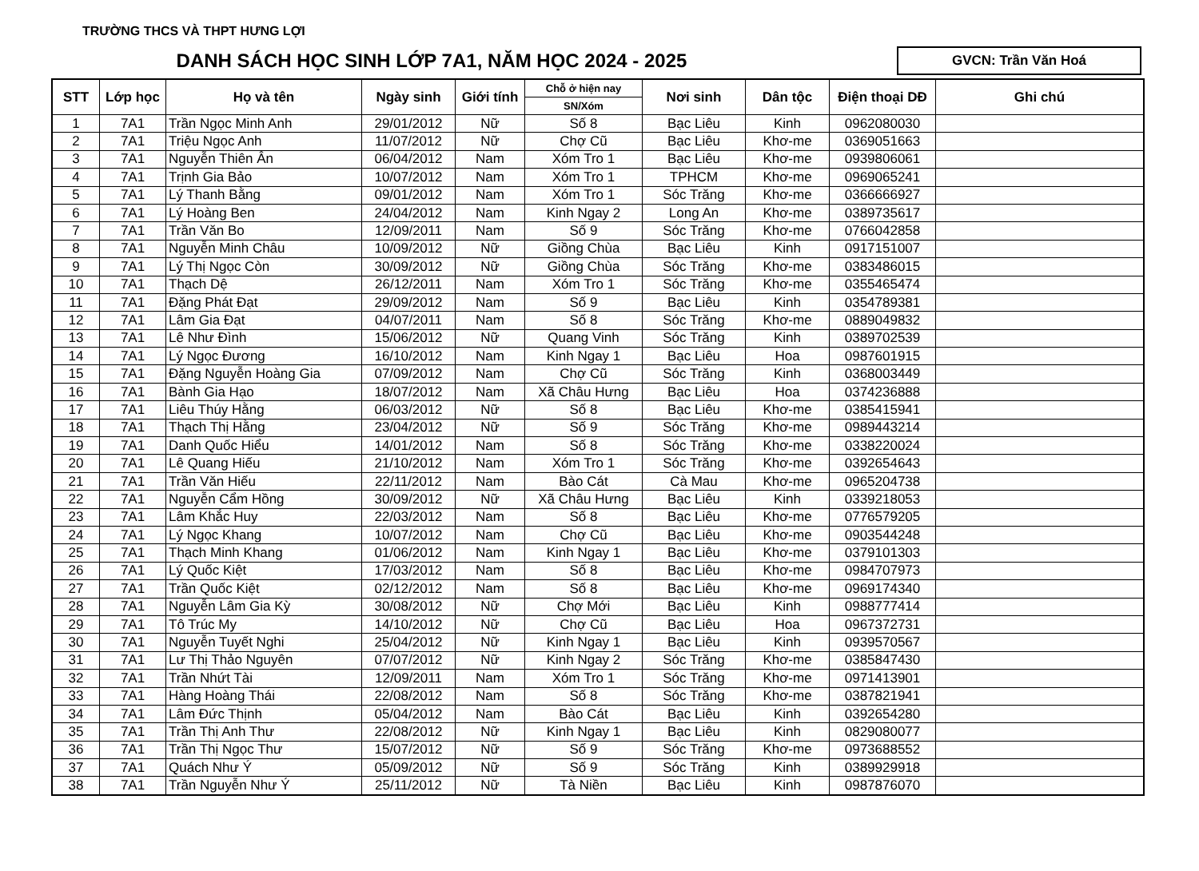TRƯỜNG THCS VÀ THPT HƯNG LỢI
DANH SÁCH HỌC SINH LỚP 7A1, NĂM HỌC 2024 - 2025
GVCN: Trần Văn Hoá
| STT | Lớp học | Họ và tên | Ngày sinh | Giới tính | Chỗ ở hiện nay | Nơi sinh | Dân tộc | Điện thoại DĐ | Ghi chú |
| --- | --- | --- | --- | --- | --- | --- | --- | --- | --- |
| | | | | | SN/Xóm | | | | |
| 1 | 7A1 | Trần Ngọc Minh Anh | 29/01/2012 | Nữ | Số 8 | Bạc Liêu | Kinh | 0962080030 | |
| 2 | 7A1 | Triệu Ngọc Anh | 11/07/2012 | Nữ | Chợ Cũ | Bạc Liêu | Khơ-me | 0369051663 | |
| 3 | 7A1 | Nguyễn Thiên Ân | 06/04/2012 | Nam | Xóm Tro 1 | Bạc Liêu | Khơ-me | 0939806061 | |
| 4 | 7A1 | Trịnh Gia Bảo | 10/07/2012 | Nam | Xóm Tro 1 | TPHCM | Khơ-me | 0969065241 | |
| 5 | 7A1 | Lý Thanh Bằng | 09/01/2012 | Nam | Xóm Tro 1 | Sóc Trăng | Khơ-me | 0366666927 | |
| 6 | 7A1 | Lý Hoàng Ben | 24/04/2012 | Nam | Kinh Ngay 2 | Long An | Khơ-me | 0389735617 | |
| 7 | 7A1 | Trần Văn Bo | 12/09/2011 | Nam | Số 9 | Sóc Trăng | Khơ-me | 0766042858 | |
| 8 | 7A1 | Nguyễn Minh Châu | 10/09/2012 | Nữ | Giồng Chùa | Bạc Liêu | Kinh | 0917151007 | |
| 9 | 7A1 | Lý Thị Ngọc Còn | 30/09/2012 | Nữ | Giồng Chùa | Sóc Trăng | Khơ-me | 0383486015 | |
| 10 | 7A1 | Thạch Dệ | 26/12/2011 | Nam | Xóm Tro 1 | Sóc Trăng | Khơ-me | 0355465474 | |
| 11 | 7A1 | Đặng Phát Đạt | 29/09/2012 | Nam | Số 9 | Bạc Liêu | Kinh | 0354789381 | |
| 12 | 7A1 | Lâm Gia Đạt | 04/07/2011 | Nam | Số 8 | Sóc Trăng | Khơ-me | 0889049832 | |
| 13 | 7A1 | Lê Như Đình | 15/06/2012 | Nữ | Quang Vinh | Sóc Trăng | Kinh | 0389702539 | |
| 14 | 7A1 | Lý Ngọc Đương | 16/10/2012 | Nam | Kinh Ngay 1 | Bạc Liêu | Hoa | 0987601915 | |
| 15 | 7A1 | Đặng Nguyễn Hoàng Gia | 07/09/2012 | Nam | Chợ Cũ | Sóc Trăng | Kinh | 0368003449 | |
| 16 | 7A1 | Bành Gia Hạo | 18/07/2012 | Nam | Xã Châu Hưng | Bạc Liêu | Hoa | 0374236888 | |
| 17 | 7A1 | Liêu Thúy Hằng | 06/03/2012 | Nữ | Số 8 | Bạc Liêu | Khơ-me | 0385415941 | |
| 18 | 7A1 | Thạch Thị Hằng | 23/04/2012 | Nữ | Số 9 | Sóc Trăng | Khơ-me | 0989443214 | |
| 19 | 7A1 | Danh Quốc Hiểu | 14/01/2012 | Nam | Số 8 | Sóc Trăng | Khơ-me | 0338220024 | |
| 20 | 7A1 | Lê Quang Hiếu | 21/10/2012 | Nam | Xóm Tro 1 | Sóc Trăng | Khơ-me | 0392654643 | |
| 21 | 7A1 | Trần Văn Hiếu | 22/11/2012 | Nam | Bào Cát | Cà Mau | Khơ-me | 0965204738 | |
| 22 | 7A1 | Nguyễn Cẩm Hồng | 30/09/2012 | Nữ | Xã Châu Hưng | Bạc Liêu | Kinh | 0339218053 | |
| 23 | 7A1 | Lâm Khắc Huy | 22/03/2012 | Nam | Số 8 | Bạc Liêu | Khơ-me | 0776579205 | |
| 24 | 7A1 | Lý Ngọc Khang | 10/07/2012 | Nam | Chợ Cũ | Bạc Liêu | Khơ-me | 0903544248 | |
| 25 | 7A1 | Thạch Minh Khang | 01/06/2012 | Nam | Kinh Ngay 1 | Bạc Liêu | Khơ-me | 0379101303 | |
| 26 | 7A1 | Lý Quốc Kiệt | 17/03/2012 | Nam | Số 8 | Bạc Liêu | Khơ-me | 0984707973 | |
| 27 | 7A1 | Trần Quốc Kiệt | 02/12/2012 | Nam | Số 8 | Bạc Liêu | Khơ-me | 0969174340 | |
| 28 | 7A1 | Nguyễn Lâm Gia Kỳ | 30/08/2012 | Nữ | Chợ Mới | Bạc Liêu | Kinh | 0988777414 | |
| 29 | 7A1 | Tô Trúc My | 14/10/2012 | Nữ | Chợ Cũ | Bạc Liêu | Hoa | 0967372731 | |
| 30 | 7A1 | Nguyễn Tuyết Nghi | 25/04/2012 | Nữ | Kinh Ngay 1 | Bạc Liêu | Kinh | 0939570567 | |
| 31 | 7A1 | Lư Thị Thảo Nguyên | 07/07/2012 | Nữ | Kinh Ngay 2 | Sóc Trăng | Khơ-me | 0385847430 | |
| 32 | 7A1 | Trần Nhứt Tài | 12/09/2011 | Nam | Xóm Tro 1 | Sóc Trăng | Khơ-me | 0971413901 | |
| 33 | 7A1 | Hàng Hoàng Thái | 22/08/2012 | Nam | Số 8 | Sóc Trăng | Khơ-me | 0387821941 | |
| 34 | 7A1 | Lâm Đức Thịnh | 05/04/2012 | Nam | Bào Cát | Bạc Liêu | Kinh | 0392654280 | |
| 35 | 7A1 | Trần Thị Anh Thư | 22/08/2012 | Nữ | Kinh Ngay 1 | Bạc Liêu | Kinh | 0829080077 | |
| 36 | 7A1 | Trần Thị Ngọc Thư | 15/07/2012 | Nữ | Số 9 | Sóc Trăng | Khơ-me | 0973688552 | |
| 37 | 7A1 | Quách Như Ý | 05/09/2012 | Nữ | Số 9 | Sóc Trăng | Kinh | 0389929918 | |
| 38 | 7A1 | Trần Nguyễn Như Ý | 25/11/2012 | Nữ | Tà Niền | Bạc Liêu | Kinh | 0987876070 | |